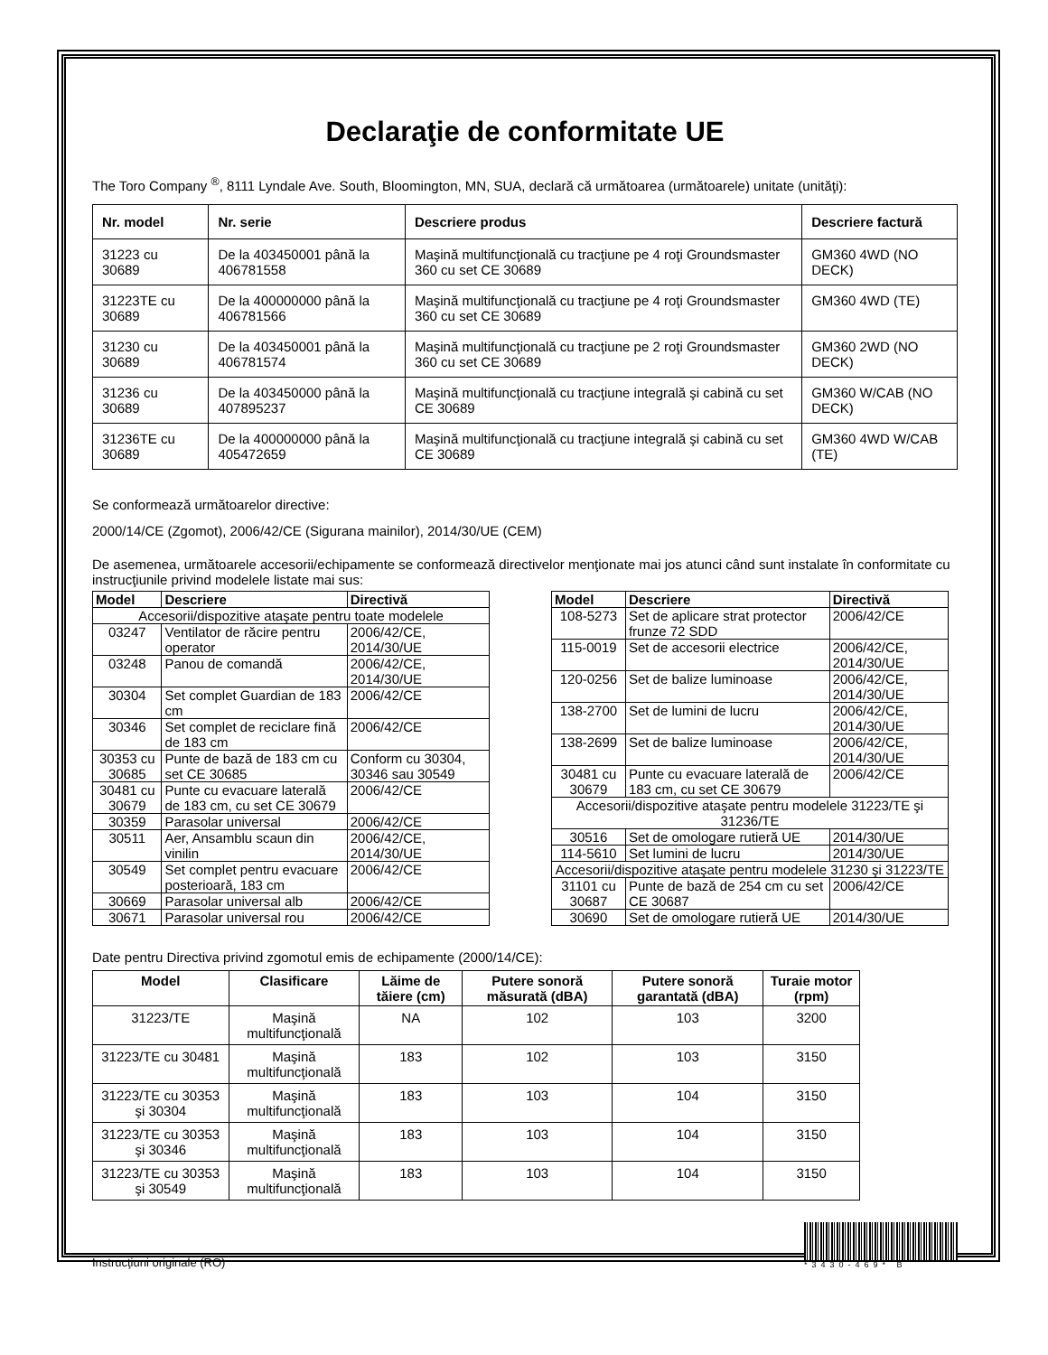Declaraţie de conformitate UE
The Toro Company <sup>®</sup>, 8111 Lyndale Ave. South, Bloomington, MN, SUA, declară că următoarea (următoarele) unitate (unităţi):
| Nr. model | Nr. serie | Descriere produs | Descriere factură |
| --- | --- | --- | --- |
| 31223 cu 30689 | De la 403450001 până la 406781558 | Maşină multifuncţională cu tracţiune pe 4 roţi Groundsmaster 360 cu set CE 30689 | GM360 4WD (NO DECK) |
| 31223TE cu 30689 | De la 400000000 până la 406781566 | Maşină multifuncţională cu tracţiune pe 4 roţi Groundsmaster 360 cu set CE 30689 | GM360 4WD (TE) |
| 31230 cu 30689 | De la 403450001 până la 406781574 | Maşină multifuncţională cu tracţiune pe 2 roţi Groundsmaster 360 cu set CE 30689 | GM360 2WD (NO DECK) |
| 31236 cu 30689 | De la 403450000 până la 407895237 | Maşină multifuncţională cu tracţiune integrală şi cabină cu set CE 30689 | GM360 W/CAB (NO DECK) |
| 31236TE cu 30689 | De la 400000000 până la 405472659 | Maşină multifuncţională cu tracţiune integrală şi cabină cu set CE 30689 | GM360 4WD W/CAB (TE) |
Se conformează următoarelor directive:
2000/14/CE (Zgomot), 2006/42/CE (Sigurana mainilor), 2014/30/UE (CEM)
De asemenea, următoarele accesorii/echipamente se conformează directivelor menţionate mai jos atunci când sunt instalate în conformitate cu instrucţiunile privind modelele listate mai sus:
| Model | Descriere | Directivă |
| --- | --- | --- |
| Accesorii/dispozitive ataşate pentru toate modelele | | |
| 03247 | Ventilator de răcire pentru operator | 2006/42/CE, 2014/30/UE |
| 03248 | Panou de comandă | 2006/42/CE, 2014/30/UE |
| 30304 | Set complet Guardian de 183 cm | 2006/42/CE |
| 30346 | Set complet de reciclare fină de 183 cm | 2006/42/CE |
| 30353 cu 30685 | Punte de bază de 183 cm cu set CE 30685 | Conform cu 30304, 30346 sau 30549 |
| 30481 cu 30679 | Punte cu evacuare laterală de 183 cm, cu set CE 30679 | 2006/42/CE |
| 30359 | Parasolar universal | 2006/42/CE |
| 30511 | Aer, Ansamblu scaun din vinilin | 2006/42/CE, 2014/30/UE |
| 30549 | Set complet pentru evacuare posterioară, 183 cm | 2006/42/CE |
| 30669 | Parasolar universal alb | 2006/42/CE |
| 30671 | Parasolar universal rou | 2006/42/CE |
| Model | Descriere | Directivă |
| --- | --- | --- |
| 108-5273 | Set de aplicare strat protector frunze 72 SDD | 2006/42/CE |
| 115-0019 | Set de accesorii electrice | 2006/42/CE, 2014/30/UE |
| 120-0256 | Set de balize luminoase | 2006/42/CE, 2014/30/UE |
| 138-2700 | Set de lumini de lucru | 2006/42/CE, 2014/30/UE |
| 138-2699 | Set de balize luminoase | 2006/42/CE, 2014/30/UE |
| 30481 cu 30679 | Punte cu evacuare laterală de 183 cm, cu set CE 30679 | 2006/42/CE |
| Accesorii/dispozitive ataşate pentru modelele 31223/TE şi 31236/TE | | |
| 30516 | Set de omologare rutieră UE | 2014/30/UE |
| 114-5610 | Set lumini de lucru | 2014/30/UE |
| Accesorii/dispozitive ataşate pentru modelele 31230 şi 31223/TE | | |
| 31101 cu 30687 | Punte de bază de 254 cm cu set CE 30687 | 2006/42/CE |
| 30690 | Set de omologare rutieră UE | 2014/30/UE |
Date pentru Directiva privind zgomotul emis de echipamente (2000/14/CE):
| Model | Clasificare | Lăime de tăiere (cm) | Putere sonoră măsurată (dBA) | Putere sonoră garantată (dBA) | Turaie motor (rpm) |
| --- | --- | --- | --- | --- | --- |
| 31223/TE | Maşină multifuncţională | NA | 102 | 103 | 3200 |
| 31223/TE cu 30481 | Maşină multifuncţională | 183 | 102 | 103 | 3150 |
| 31223/TE cu 30353 şi 30304 | Maşină multifuncţională | 183 | 103 | 104 | 3150 |
| 31223/TE cu 30353 şi 30346 | Maşină multifuncţională | 183 | 103 | 104 | 3150 |
| 31223/TE cu 30353 şi 30549 | Maşină multifuncţională | 183 | 103 | 104 | 3150 |
Instrucţiuni originale (RO)
*3430-469* B